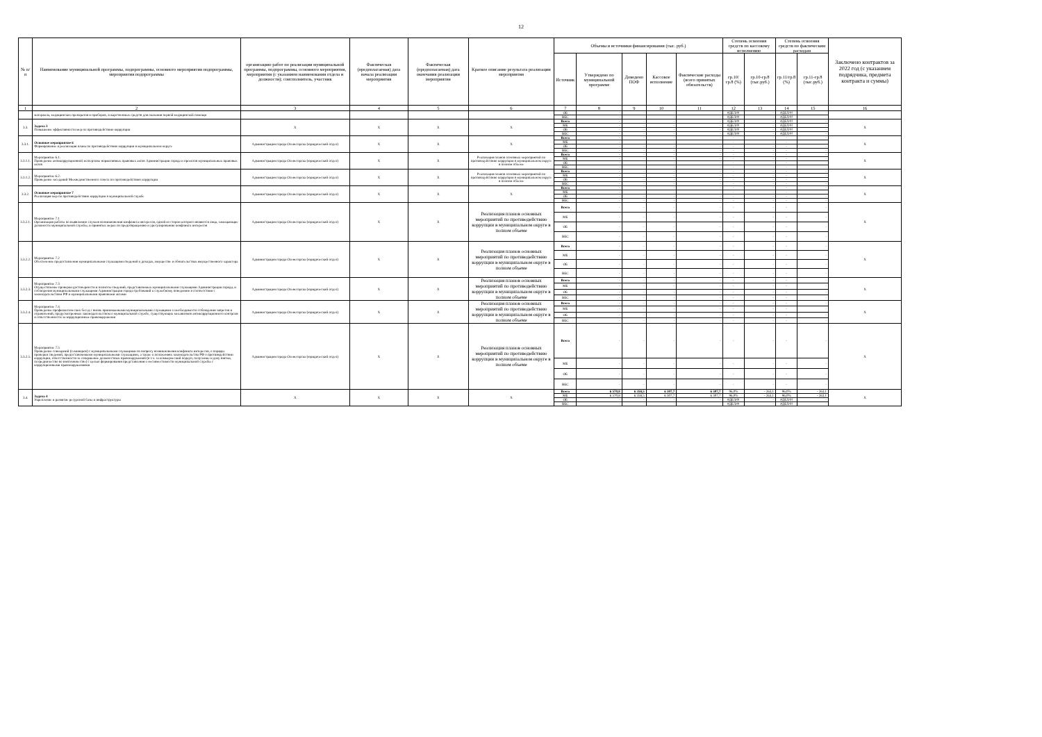12
| № п/п | Наименование муниципальной программы, подпрограммы, основного мероприятия подпрограммы, мероприятия подпрограммы | организацию работ по реализации муниципальной программы, подпрограммы, основного мероприятия, мероприятия (с указанием наименования отдела и должности); соисполнитель, участник | Фактическая (предполагаемая) дата начала реализации мероприятия | Фактическая (предполагаемая) дата окончания реализации мероприятия | Краткое описание результата реализации мероприятия | Объемы и источники финансирования (тыс. руб.) | | | | | Степень освоения средств по кассовому исполнению | | Степень освоения средств по фактическим расходам | | Заключено контрактов за 2022 год (с указанием подрядчика, предмета контракта и суммы) |
| --- | --- | --- | --- | --- | --- | --- | --- | --- | --- | --- | --- | --- | --- | --- | --- |
| | | | | | | Источник | Утверждено по муниципальной программе | Доведено ПОФ | Кассовое исполнение | Фактические расходы (всего принятых обязательств) | гр.10/гр.8 (%) | гр.10-гр.8 (тыс.руб.) | гр.11/гр.8 (%) | гр.11-гр.8 (тыс.руб.) | |
| 1 | 2 | 3 | 4 | 5 | 6 | 7 | 8 | 9 | 10 | 11 | 12 | 13 | 14 | 15 | 16 |
| | материала, медицинских препаратов и приборов, лекарственных средств для оказания первой медицинской помощи | | | | | ОБ | - | - | - | - | #ДЕЛ/0! | - | #ДЕЛ/0! | - | |
| | | | | | | ВБС | - | - | - | - | #ДЕЛ/0! | - | #ДЕЛ/0! | - | |
| 3.3. | Задача 3 Повышение эффективности мер по противодействию коррупции | Х | Х | Х | Х | Всего | - | - | - | - | #ДЕЛ/0! | - | #ДЕЛ/0! | - | Х |
| | | | | | | МБ | - | - | - | - | #ДЕЛ/0! | - | #ДЕЛ/0! | - | |
| | | | | | | ОБ | - | - | - | - | #ДЕЛ/0! | - | #ДЕЛ/0! | - | |
| | | | | | | ВБС | - | - | - | - | #ДЕЛ/0! | - | #ДЕЛ/0! | - | |
| 3.3.1. | Основное мероприятие 6 Формирование и реализация плана по противодействию коррупции в муниципальном округе | Администрация города Оленегорска (юридический отдел) | Х | Х | Х | Всего | - | - | - | - | - | - | - | - | Х |
| | | | | | | МБ | - | - | - | - | - | - | - | - | |
| | | | | | | ОБ | - | - | - | - | - | - | - | - | |
| | | | | | | ВБС | - | - | - | - | - | - | - | - | |
| 3.3.1.1. | Мероприятие 6.1. Проведение антикоррупционной экспертизы нормативных правовых актов Администрации города и проектов муниципальных правовых актов | Администрация города Оленегорска (юридический отдел) | Х | Х | Реализация планов основных мероприятий по противодействию коррупции в муниципальном округе в полном объеме | Всего | - | - | - | - | - | - | - | - | Х |
| | | | | | | МБ | - | - | - | - | - | - | - | - | |
| | | | | | | ОБ | - | - | - | - | - | - | - | - | |
| | | | | | | ВБС | - | - | - | - | - | - | - | - | |
| 3.3.1.2. | Мероприятие 6.2. Проведение заседаний Межведомственного совета по противодействию коррупции | Администрация города Оленегорска (юридический отдел) | Х | Х | Реализация планов основных мероприятий по противодействию коррупции в муниципальном округе в полном объеме | Всего | - | - | - | - | - | - | - | - | Х |
| | | | | | | МБ | - | - | - | - | - | - | - | - | |
| | | | | | | ОБ | - | - | - | - | - | - | - | - | |
| | | | | | | ВБС | - | - | - | - | - | - | - | - | |
| 3.3.2. | Основное мероприятие 7 Реализация мер по противодействию коррупции в муниципальной службе | Администрация города Оленегорска (юридический отдел) | Х | Х | Х | Всего | - | - | - | - | - | - | - | - | Х |
| | | | | | | МБ | - | - | - | - | - | - | - | - | |
| | | | | | | ОБ | - | - | - | - | - | - | - | - | |
| | | | | | | ВБС | - | - | - | - | - | - | - | - | |
| 3.3.2.1. | Мероприятие 7.1 Организация работы по выявлению случаев возникновения конфликта интересов, одной из сторон которого являются лица, замещающие должности муниципальной службы, и принятых мерах по предотвращению и урегулированию конфликта интересов | Администрация города Оленегорска (юридический отдел) | Х | Х | Реализация планов основных мероприятий по противодействию коррупции в муниципальном округе в полном объеме | Всего | - | - | - | - | - | - | - | - | Х |
| | | | | | | МБ | - | - | - | - | - | - | - | - | |
| | | | | | | ОБ | - | - | - | - | - | - | - | - | |
| | | | | | | ВБС | - | - | - | - | - | - | - | - | |
| 3.3.2.2. | Мероприятие 7.2 Обеспечение предоставления муниципальными служащими сведений о доходах, имуществе и обязательствах имущественного характера | Администрация города Оленегорска (юридический отдел) | Х | Х | Реализация планов основных мероприятий по противодействию коррупции в муниципальном округе в полном объеме | Всего | - | - | - | - | - | - | - | - | Х |
| | | | | | | МБ | - | - | - | - | - | - | - | - | |
| | | | | | | ОБ | - | - | - | - | - | - | - | - | |
| | | | | | | ВБС | - | - | - | - | - | - | - | - | |
| 3.3.2.3. | Мероприятие 7.3 Осуществление проверки достоверности и полноты сведений, представляемых муниципальными служащими Администрации города, и соблюдения муниципальными служащими Администрации города требований к служебному поведению в соответствии с законодательством РФ и муниципальными правовыми актами | Администрация города Оленегорска (юридический отдел) | Х | Х | Реализация планов основных мероприятий по противодействию коррупции в муниципальном округе в полном объеме | Всего | - | - | - | - | - | - | - | - | Х |
| | | | | | | МБ | - | - | - | - | - | - | - | - | |
| | | | | | | ОБ | - | - | - | - | - | - | - | - | |
| | | | | | | ВБС | - | - | - | - | - | - | - | - | |
| 3.3.2.4. | Мероприятие 7.4 Проведение профилактических бесед с вновь принимаемыми муниципальными служащими о необходимости соблюдения запретов и ограничений, предусмотренных законодательством о муниципальной службе, существующих механизмов антикоррупционного контроля и ответственности за коррупционные правонарушения | Администрация города Оленегорска (юридический отдел) | Х | Х | Реализация планов основных мероприятий по противодействию коррупции в муниципальном округе в полном объеме | Всего | - | - | - | - | - | - | - | - | Х |
| | | | | | | МБ | - | - | - | - | - | - | - | - | |
| | | | | | | ОБ | - | - | - | - | - | - | - | - | |
| | | | | | | ВБС | - | - | - | - | - | - | - | - | |
| 3.3.2.5. | Мероприятие 7.5 Проведение совещаний (семинаров) с муниципальными служащими по вопросу возникновения конфликта интересов, о порядке проверки сведений, предоставляемыми муниципальными служащими, а также о положениях законодательства РФ о противодействии коррупции, ответственности за совершение должностных правонарушений (в т.ч. за коммерческий подкуп, получение и дачу взятки, посредничество во взяточничестве) с целью формирования представления о несовместимости муниципальной службы с коррупционными правонарушениями | Администрация города Оленегорска (юридический отдел) | Х | Х | Реализация планов основных мероприятий по противодействию коррупции в муниципальном округе в полном объеме | Всего | - | - | - | - | - | - | - | - | Х |
| | | | | | | МБ | - | - | - | - | - | - | - | - | |
| | | | | | | ОБ | - | - | - | - | - | - | - | - | |
| | | | | | | ВБС | - | - | - | - | - | - | - | - | |
| 3.4. | Задача 4 Укрепление и развитие ресурсной базы и инфраструктуры | Х | Х | Х | Х | Всего | 6 570,8 | 6 358,5 | 6 307,7 | 6 307,7 | 96,0% | - 263,1 | 96,0% | - 263,1 | Х |
| | | | | | | МБ | 6 570,8 | 6 358,5 | 6 307,7 | 6 307,7 | 96,0% | - 263,1 | 96,0% | - 263,1 | |
| | | | | | | ОБ | - | - | - | - | #ДЕЛ/0! | - | #ДЕЛ/0! | - | |
| | | | | | | ВБС | - | - | - | - | #ДЕЛ/0! | - | #ДЕЛ/0! | - | |